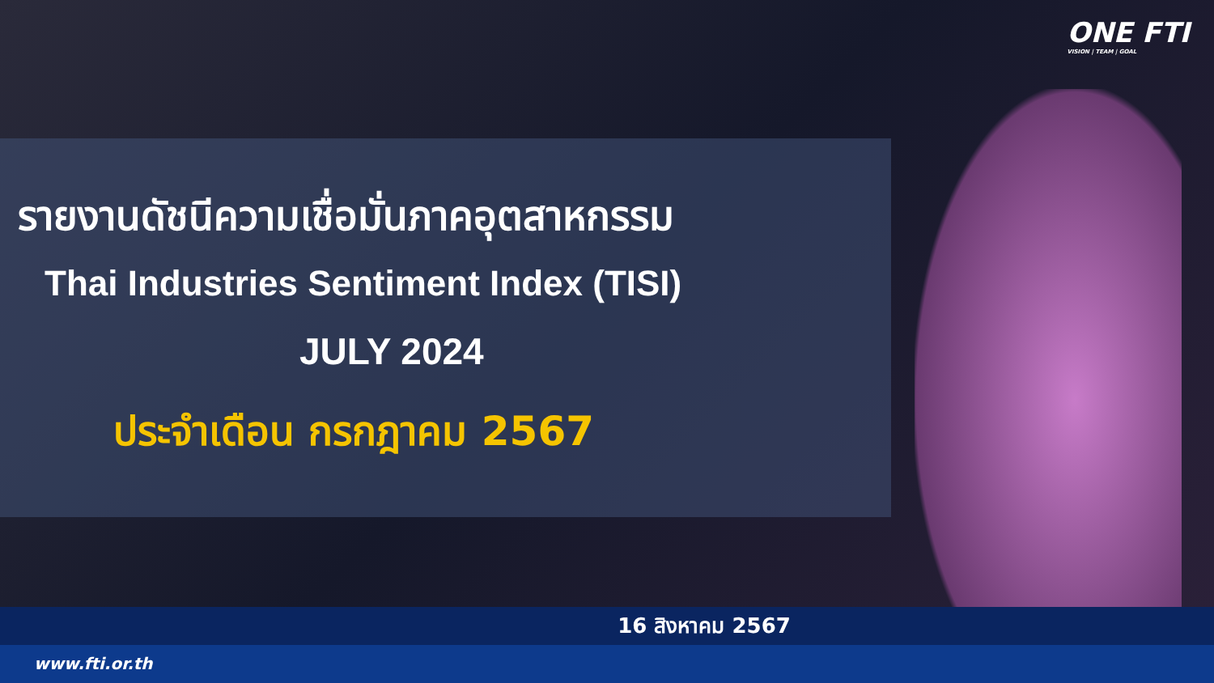ONE FTI
VISION | TEAM | GOAL
รายงานดัชนีความเชื่อมั่นภาคอุตสาหกรรม
Thai Industries Sentiment Index (TISI)
JULY 2024
ประจำเดือน กรกฎาคม 2567
16 สิงหาคม 2567
www.fti.or.th